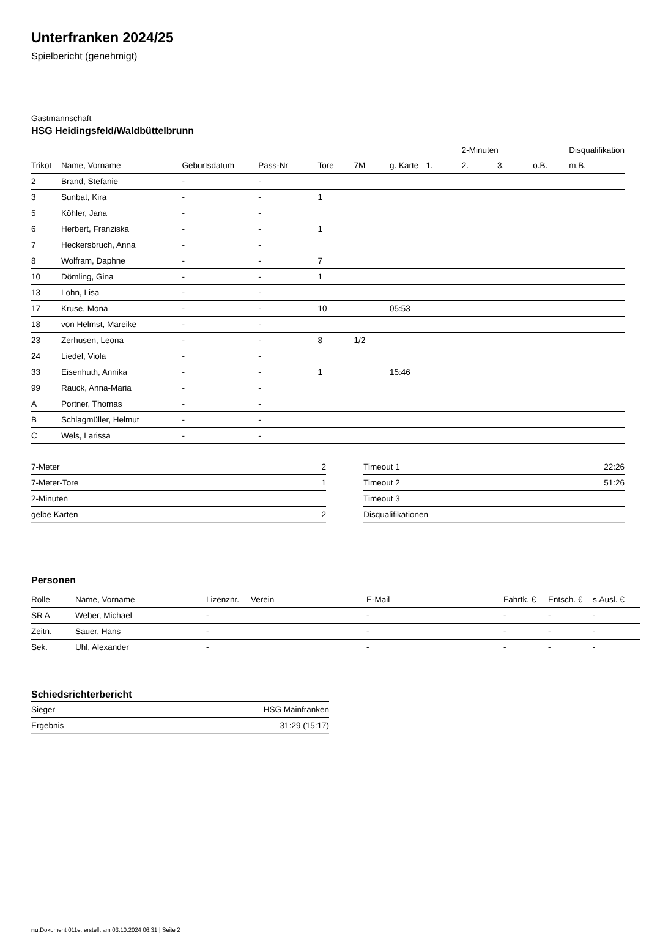Unterfranken 2024/25
Spielbericht (genehmigt)
Gastmannschaft
HSG Heidingsfeld/Waldbüttelbrunn
| | | | | | | | | 2-Minuten | | | Disqualifikation |
| --- | --- | --- | --- | --- | --- | --- | --- | --- | --- | --- | --- |
| Trikot | Name, Vorname | Geburtsdatum | Pass-Nr | Tore | 7M | g. Karte | 1. | 2. | 3. | o.B. | m.B. |
| 2 | Brand, Stefanie | - | - | | | | | | | | |
| 3 | Sunbat, Kira | - | - | 1 | | | | | | | |
| 5 | Köhler, Jana | - | - | | | | | | | | |
| 6 | Herbert, Franziska | - | - | 1 | | | | | | | |
| 7 | Heckersbruch, Anna | - | - | | | | | | | | |
| 8 | Wolfram, Daphne | - | - | 7 | | | | | | | |
| 10 | Dömling, Gina | - | - | 1 | | | | | | | |
| 13 | Lohn, Lisa | - | - | | | | | | | | |
| 17 | Kruse, Mona | - | - | 10 | | 05:53 | | | | | |
| 18 | von Helmst, Mareike | - | - | | | | | | | | |
| 23 | Zerhusen, Leona | - | - | 8 | 1/2 | | | | | | |
| 24 | Liedel, Viola | - | - | | | | | | | | |
| 33 | Eisenhuth, Annika | - | - | 1 | | 15:46 | | | | | |
| 99 | Rauck, Anna-Maria | - | - | | | | | | | | |
| A | Portner, Thomas | - | - | | | | | | | | |
| B | Schlagmüller, Helmut | - | - | | | | | | | | |
| C | Wels, Larissa | - | - | | | | | | | | |
| 7-Meter | 2 |
| 7-Meter-Tore | 1 |
| 2-Minuten | |
| gelbe Karten | 2 |
| Timeout 1 | 22:26 |
| Timeout 2 | 51:26 |
| Timeout 3 | |
| Disqualifikationen | |
Personen
| Rolle | Name, Vorname | Lizenznr. | Verein | E-Mail | Fahrtk. € | Entsch. € | s.Ausl. € |
| --- | --- | --- | --- | --- | --- | --- | --- |
| SR A | Weber, Michael | - | | - | - | - | - |
| Zeitn. | Sauer, Hans | - | | - | - | - | - |
| Sek. | Uhl, Alexander | - | | - | - | - | - |
Schiedsrichterbericht
| Sieger | HSG Mainfranken |
| Ergebnis | 31:29 (15:17) |
nu.Dokument 011e, erstellt am 03.10.2024 06:31 | Seite 2